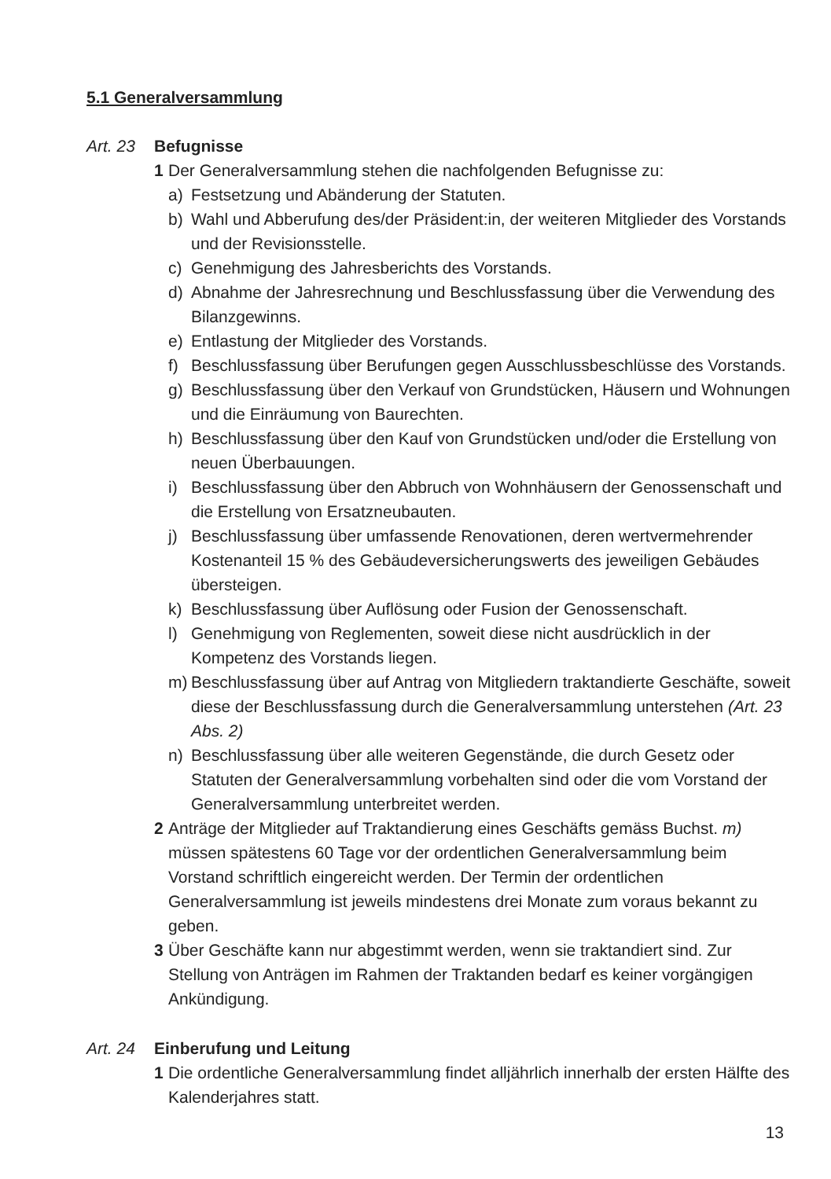5.1 Generalversammlung
Art. 23 Befugnisse
1 Der Generalversammlung stehen die nachfolgenden Befugnisse zu:
a) Festsetzung und Abänderung der Statuten.
b) Wahl und Abberufung des/der Präsident:in, der weiteren Mitglieder des Vorstands und der Revisionsstelle.
c) Genehmigung des Jahresberichts des Vorstands.
d) Abnahme der Jahresrechnung und Beschlussfassung über die Verwendung des Bilanzgewinns.
e) Entlastung der Mitglieder des Vorstands.
f) Beschlussfassung über Berufungen gegen Ausschlussbeschlüsse des Vorstands.
g) Beschlussfassung über den Verkauf von Grundstücken, Häusern und Wohnungen und die Einräumung von Baurechten.
h) Beschlussfassung über den Kauf von Grundstücken und/oder die Erstellung von neuen Überbauungen.
i) Beschlussfassung über den Abbruch von Wohnhäusern der Genossenschaft und die Erstellung von Ersatzneubauten.
j) Beschlussfassung über umfassende Renovationen, deren wertvermehrender Kostenanteil 15 % des Gebäudeversicherungswerts des jeweiligen Gebäudes übersteigen.
k) Beschlussfassung über Auflösung oder Fusion der Genossenschaft.
l) Genehmigung von Reglementen, soweit diese nicht ausdrücklich in der Kompetenz des Vorstands liegen.
m) Beschlussfassung über auf Antrag von Mitgliedern traktandierte Geschäfte, soweit diese der Beschlussfassung durch die Generalversammlung unterstehen (Art. 23 Abs. 2)
n) Beschlussfassung über alle weiteren Gegenstände, die durch Gesetz oder Statuten der Generalversammlung vorbehalten sind oder die vom Vorstand der Generalversammlung unterbreitet werden.
2 Anträge der Mitglieder auf Traktandierung eines Geschäfts gemäss Buchst. m) müssen spätestens 60 Tage vor der ordentlichen Generalversammlung beim Vorstand schriftlich eingereicht werden. Der Termin der ordentlichen Generalversammlung ist jeweils mindestens drei Monate zum voraus bekannt zu geben.
3 Über Geschäfte kann nur abgestimmt werden, wenn sie traktandiert sind. Zur Stellung von Anträgen im Rahmen der Traktanden bedarf es keiner vorgängigen Ankündigung.
Art. 24 Einberufung und Leitung
1 Die ordentliche Generalversammlung findet alljährlich innerhalb der ersten Hälfte des Kalenderjahres statt.
13